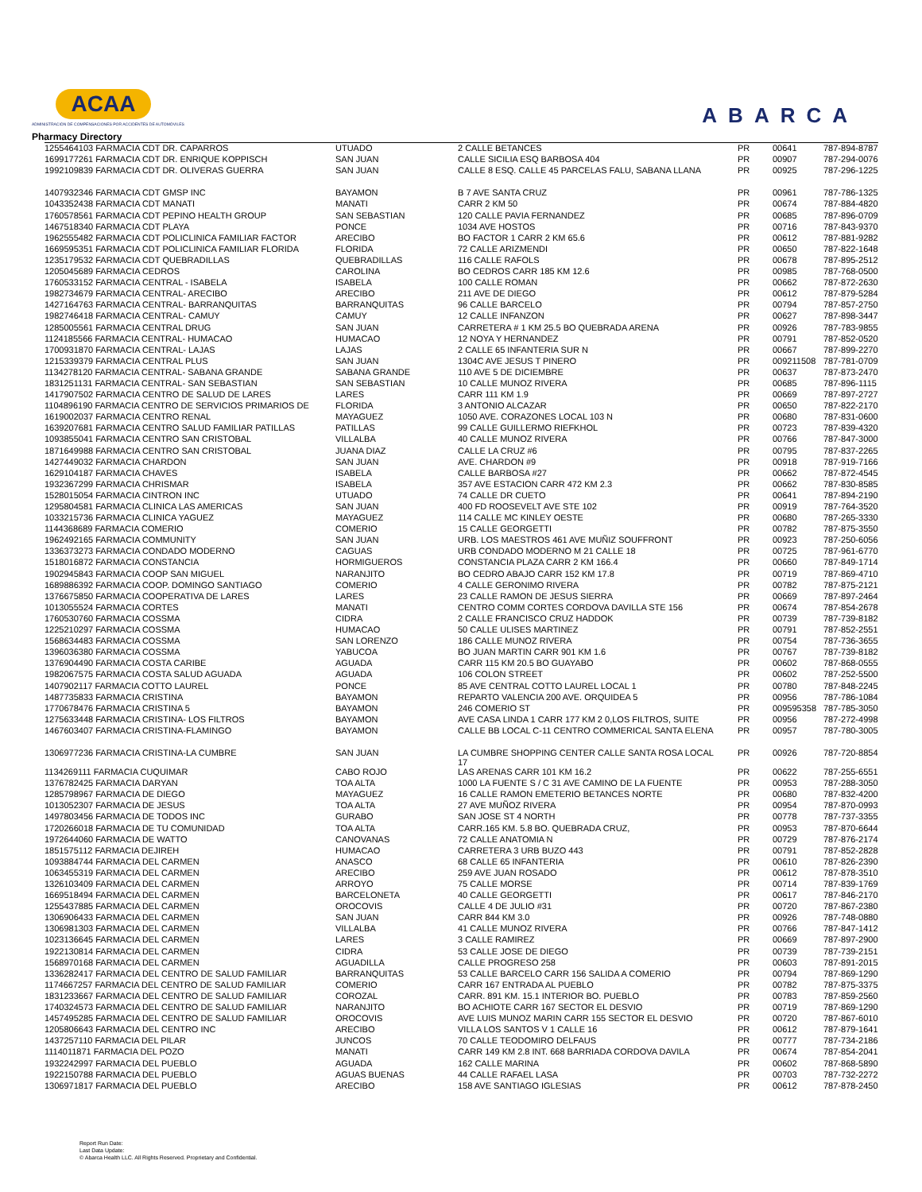ACAA
ADMINISTRACIÓN DE COMPENSACIONES POR ACCIDENTES DE AUTOMÓVILES
ABARCA
Pharmacy Directory
| 1255464103 FARMACIA CDT DR. CAPARROS | UTUADO | 2 CALLE BETANCES | PR | 00641 | 787-894-8787 |
| 1699177261 FARMACIA CDT DR. ENRIQUE KOPPISCH | SAN JUAN | CALLE SICILIA ESQ BARBOSA 404 | PR | 00907 | 787-294-0076 |
| 1992109839 FARMACIA CDT DR. OLIVERAS GUERRA | SAN JUAN | CALLE 8 ESQ. CALLE 45 PARCELAS FALU, SABANA LLANA | PR | 00925 | 787-296-1225 |
| 1407932346 FARMACIA CDT GMSP INC | BAYAMON | B 7 AVE SANTA CRUZ | PR | 00961 | 787-786-1325 |
| 1043352438 FARMACIA CDT MANATI | MANATI | CARR 2 KM 50 | PR | 00674 | 787-884-4820 |
| 1760578561 FARMACIA CDT PEPINO HEALTH GROUP | SAN SEBASTIAN | 120 CALLE PAVIA FERNANDEZ | PR | 00685 | 787-896-0709 |
| 1467518340 FARMACIA CDT PLAYA | PONCE | 1034 AVE HOSTOS | PR | 00716 | 787-843-9370 |
| 1962555482 FARMACIA CDT POLICLINICA FAMILIAR FACTOR | ARECIBO | BO FACTOR 1 CARR 2 KM 65.6 | PR | 00612 | 787-881-9282 |
| 1669595351 FARMACIA CDT POLICLINICA FAMILIAR FLORIDA | FLORIDA | 72 CALLE ARIZMENDI | PR | 00650 | 787-822-1648 |
| 1235179532 FARMACIA CDT QUEBRADILLAS | QUEBRADILLAS | 116 CALLE RAFOLS | PR | 00678 | 787-895-2512 |
| 1205045689 FARMACIA CEDROS | CAROLINA | BO CEDROS CARR 185 KM 12.6 | PR | 00985 | 787-768-0500 |
| 1760533152 FARMACIA CENTRAL - ISABELA | ISABELA | 100 CALLE ROMAN | PR | 00662 | 787-872-2630 |
| 1982734679 FARMACIA CENTRAL- ARECIBO | ARECIBO | 211 AVE DE DIEGO | PR | 00612 | 787-879-5284 |
| 1427164763 FARMACIA CENTRAL- BARRANQUITAS | BARRANQUITAS | 96 CALLE BARCELO | PR | 00794 | 787-857-2750 |
| 1982746418 FARMACIA CENTRAL- CAMUY | CAMUY | 12 CALLE INFANZON | PR | 00627 | 787-898-3447 |
| 1285005561 FARMACIA CENTRAL DRUG | SAN JUAN | CARRETERA # 1 KM 25.5 BO QUEBRADA ARENA | PR | 00926 | 787-783-9855 |
| 1124185566 FARMACIA CENTRAL- HUMACAO | HUMACAO | 12 NOYA Y HERNANDEZ | PR | 00791 | 787-852-0520 |
| 1700931870 FARMACIA CENTRAL- LAJAS | LAJAS | 2 CALLE 65 INFANTERIA SUR N | PR | 00667 | 787-899-2270 |
| 1215339379 FARMACIA CENTRAL PLUS | SAN JUAN | 1304C AVE JESUS T PINERO | PR | 009211508 | 787-781-0709 |
| 1134278120 FARMACIA CENTRAL- SABANA GRANDE | SABANA GRANDE | 110 AVE 5 DE DICIEMBRE | PR | 00637 | 787-873-2470 |
| 1831251131 FARMACIA CENTRAL- SAN SEBASTIAN | SAN SEBASTIAN | 10 CALLE MUNOZ RIVERA | PR | 00685 | 787-896-1115 |
| 1417907502 FARMACIA CENTRO DE SALUD DE LARES | LARES | CARR 111 KM 1.9 | PR | 00669 | 787-897-2727 |
| 1104896190 FARMACIA CENTRO DE SERVICIOS PRIMARIOS DE | FLORIDA | 3 ANTONIO ALCAZAR | PR | 00650 | 787-822-2170 |
| 1619002037 FARMACIA CENTRO RENAL | MAYAGUEZ | 1050 AVE. CORAZONES LOCAL 103 N | PR | 00680 | 787-831-0600 |
| 1639207681 FARMACIA CENTRO SALUD FAMILIAR PATILLAS | PATILLAS | 99 CALLE GUILLERMO RIEFKHOL | PR | 00723 | 787-839-4320 |
| 1093855041 FARMACIA CENTRO SAN CRISTOBAL | VILLALBA | 40 CALLE MUNOZ RIVERA | PR | 00766 | 787-847-3000 |
| 1871649988 FARMACIA CENTRO SAN CRISTOBAL | JUANA DIAZ | CALLE LA CRUZ #6 | PR | 00795 | 787-837-2265 |
| 1427449032 FARMACIA CHARDON | SAN JUAN | AVE. CHARDON #9 | PR | 00918 | 787-919-7166 |
| 1629104187 FARMACIA CHAVES | ISABELA | CALLE BARBOSA #27 | PR | 00662 | 787-872-4545 |
| 1932367299 FARMACIA CHRISMAR | ISABELA | 357 AVE ESTACION CARR 472 KM 2.3 | PR | 00662 | 787-830-8585 |
| 1528015054 FARMACIA CINTRON INC | UTUADO | 74 CALLE DR CUETO | PR | 00641 | 787-894-2190 |
| 1295804581 FARMACIA CLINICA LAS AMERICAS | SAN JUAN | 400 FD ROOSEVELT AVE STE 102 | PR | 00919 | 787-764-3520 |
| 1033215736 FARMACIA CLINICA YAGUEZ | MAYAGUEZ | 114 CALLE MC KINLEY OESTE | PR | 00680 | 787-265-3330 |
| 1144368689 FARMACIA COMERIO | COMERIO | 15 CALLE GEORGETTI | PR | 00782 | 787-875-3550 |
| 1962492165 FARMACIA COMMUNITY | SAN JUAN | URB. LOS MAESTROS 461 AVE MUÑIZ SOUFFRONT | PR | 00923 | 787-250-6056 |
| 1336373273 FARMACIA CONDADO MODERNO | CAGUAS | URB CONDADO MODERNO M 21 CALLE 18 | PR | 00725 | 787-961-6770 |
| 1518016872 FARMACIA CONSTANCIA | HORMIGUEROS | CONSTANCIA PLAZA CARR 2 KM 166.4 | PR | 00660 | 787-849-1714 |
| 1902945843 FARMACIA COOP SAN MIGUEL | NARANJITO | BO CEDRO ABAJO CARR 152 KM 17.8 | PR | 00719 | 787-869-4710 |
| 1689886392 FARMACIA COOP. DOMINGO SANTIAGO | COMERIO | 4 CALLE GERONIMO RIVERA | PR | 00782 | 787-875-2121 |
| 1376675850 FARMACIA COOPERATIVA DE LARES | LARES | 23 CALLE RAMON DE JESUS SIERRA | PR | 00669 | 787-897-2464 |
| 1013055524 FARMACIA CORTES | MANATI | CENTRO COMM CORTES CORDOVA DAVILLA STE 156 | PR | 00674 | 787-854-2678 |
| 1760530760 FARMACIA COSSMA | CIDRA | 2 CALLE FRANCISCO CRUZ HADDOK | PR | 00739 | 787-739-8182 |
| 1225210297 FARMACIA COSSMA | HUMACAO | 50 CALLE ULISES MARTINEZ | PR | 00791 | 787-852-2551 |
| 1568634483 FARMACIA COSSMA | SAN LORENZO | 186 CALLE MUNOZ RIVERA | PR | 00754 | 787-736-3655 |
| 1396036380 FARMACIA COSSMA | YABUCOA | BO JUAN MARTIN CARR 901 KM 1.6 | PR | 00767 | 787-739-8182 |
| 1376904490 FARMACIA COSTA CARIBE | AGUADA | CARR 115 KM 20.5 BO GUAYABO | PR | 00602 | 787-868-0555 |
| 1982067575 FARMACIA COSTA SALUD AGUADA | AGUADA | 106 COLON STREET | PR | 00602 | 787-252-5500 |
| 1407902117 FARMACIA COTTO LAUREL | PONCE | 85 AVE CENTRAL COTTO LAUREL LOCAL 1 | PR | 00780 | 787-848-2245 |
| 1487735833 FARMACIA CRISTINA | BAYAMON | REPARTO VALENCIA 200 AVE. ORQUIDEA 5 | PR | 00956 | 787-786-1084 |
| 1770678476 FARMACIA CRISTINA 5 | BAYAMON | 246 COMERIO ST | PR | 009595358 | 787-785-3050 |
| 1275633448 FARMACIA CRISTINA- LOS FILTROS | BAYAMON | AVE CASA LINDA 1 CARR 177 KM 2 0,LOS FILTROS, SUITE | PR | 00956 | 787-272-4998 |
| 1467603407 FARMACIA CRISTINA-FLAMINGO | BAYAMON | CALLE BB LOCAL C-11 CENTRO COMMERICAL SANTA ELENA | PR | 00957 | 787-780-3005 |
| 1306977236 FARMACIA CRISTINA-LA CUMBRE | SAN JUAN | LA CUMBRE SHOPPING CENTER CALLE SANTA ROSA LOCAL 17 | PR | 00926 | 787-720-8854 |
| 1134269111 FARMACIA CUQUIMAR | CABO ROJO | LAS ARENAS CARR 101 KM 16.2 | PR | 00622 | 787-255-6551 |
| 1376782425 FARMACIA DARYAN | TOA ALTA | 1000 LA FUENTE S / C 31 AVE CAMINO DE LA FUENTE | PR | 00953 | 787-288-3050 |
| 1285798967 FARMACIA DE DIEGO | MAYAGUEZ | 16 CALLE RAMON EMETERIO BETANCES NORTE | PR | 00680 | 787-832-4200 |
| 1013052307 FARMACIA DE JESUS | TOA ALTA | 27 AVE MUÑOZ RIVERA | PR | 00954 | 787-870-0993 |
| 1497803456 FARMACIA DE TODOS INC | GURABO | SAN JOSE ST 4 NORTH | PR | 00778 | 787-737-3355 |
| 1720266018 FARMACIA DE TU COMUNIDAD | TOA ALTA | CARR.165 KM. 5.8 BO. QUEBRADA CRUZ, | PR | 00953 | 787-870-6644 |
| 1972644060 FARMACIA DE WATTO | CANOVANAS | 72 CALLE ANATOMIA N | PR | 00729 | 787-876-2174 |
| 1851575112 FARMACIA DEJIREH | HUMACAO | CARRETERA 3 URB BUZO 443 | PR | 00791 | 787-852-2828 |
| 1093884744 FARMACIA DEL CARMEN | ANASCO | 68 CALLE 65 INFANTERIA | PR | 00610 | 787-826-2390 |
| 1063455319 FARMACIA DEL CARMEN | ARECIBO | 259 AVE JUAN ROSADO | PR | 00612 | 787-878-3510 |
| 1326103409 FARMACIA DEL CARMEN | ARROYO | 75 CALLE MORSE | PR | 00714 | 787-839-1769 |
| 1669518494 FARMACIA DEL CARMEN | BARCELONETA | 40 CALLE GEORGETTI | PR | 00617 | 787-846-2170 |
| 1255437885 FARMACIA DEL CARMEN | OROCOVIS | CALLE 4 DE JULIO #31 | PR | 00720 | 787-867-2380 |
| 1306906433 FARMACIA DEL CARMEN | SAN JUAN | CARR 844 KM 3.0 | PR | 00926 | 787-748-0880 |
| 1306981303 FARMACIA DEL CARMEN | VILLALBA | 41 CALLE MUNOZ RIVERA | PR | 00766 | 787-847-1412 |
| 1023136645 FARMACIA DEL CARMEN | LARES | 3 CALLE RAMIREZ | PR | 00669 | 787-897-2900 |
| 1922130814 FARMACIA DEL CARMEN | CIDRA | 53 CALLE JOSE DE DIEGO | PR | 00739 | 787-739-2151 |
| 1568970168 FARMACIA DEL CARMEN | AGUADILLA | CALLE PROGRESO 258 | PR | 00603 | 787-891-2015 |
| 1336282417 FARMACIA DEL CENTRO DE SALUD FAMILIAR | BARRANQUITAS | 53 CALLE BARCELO CARR 156 SALIDA A COMERIO | PR | 00794 | 787-869-1290 |
| 1174667257 FARMACIA DEL CENTRO DE SALUD FAMILIAR | COMERIO | CARR 167 ENTRADA AL PUEBLO | PR | 00782 | 787-875-3375 |
| 1831233667 FARMACIA DEL CENTRO DE SALUD FAMILIAR | COROZAL | CARR. 891 KM. 15.1 INTERIOR BO. PUEBLO | PR | 00783 | 787-859-2560 |
| 1740324573 FARMACIA DEL CENTRO DE SALUD FAMILIAR | NARANJITO | BO ACHIOTE CARR 167 SECTOR EL DESVIO | PR | 00719 | 787-869-1290 |
| 1457495285 FARMACIA DEL CENTRO DE SALUD FAMILIAR | OROCOVIS | AVE LUIS MUNOZ MARIN CARR 155 SECTOR EL DESVIO | PR | 00720 | 787-867-6010 |
| 1205806643 FARMACIA DEL CENTRO INC | ARECIBO | VILLA LOS SANTOS V 1 CALLE 16 | PR | 00612 | 787-879-1641 |
| 1437257110 FARMACIA DEL PILAR | JUNCOS | 70 CALLE TEODOMIRO DELFAUS | PR | 00777 | 787-734-2186 |
| 1114011871 FARMACIA DEL POZO | MANATI | CARR 149 KM 2.8 INT. 668 BARRIADA CORDOVA DAVILA | PR | 00674 | 787-854-2041 |
| 1932242997 FARMACIA DEL PUEBLO | AGUADA | 162 CALLE MARINA | PR | 00602 | 787-868-5890 |
| 1922150788 FARMACIA DEL PUEBLO | AGUAS BUENAS | 44 CALLE RAFAEL LASA | PR | 00703 | 787-732-2272 |
| 1306971817 FARMACIA DEL PUEBLO | ARECIBO | 158 AVE SANTIAGO IGLESIAS | PR | 00612 | 787-878-2450 |
Report Run Date:
Last Data Update:
© Abarca Health LLC. All Rights Reserved. Proprietary and Confidential.